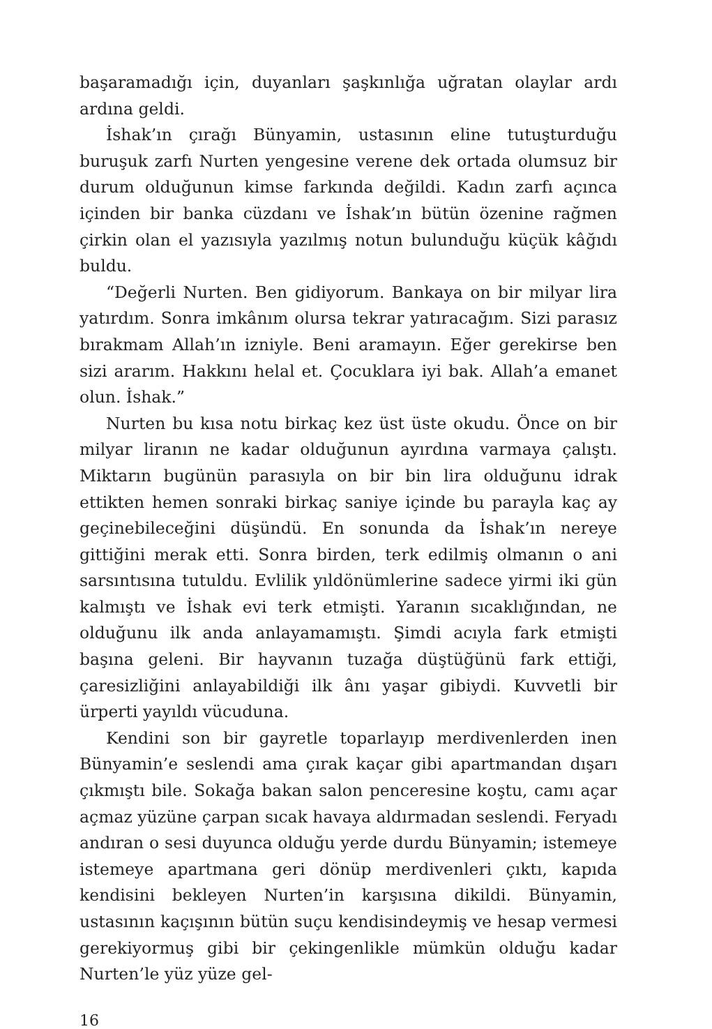başaramadığı için, duyanları şaşkınlığa uğratan olaylar ardı ardına geldi.
İshak’ın çırağı Bünyamin, ustasının eline tutuşturduğu buruşuk zarfı Nurten yengesine verene dek ortada olumsuz bir durum olduğunun kimse farkında değildi. Kadın zarfı açınca içinden bir banka cüzdanı ve İshak’ın bütün özenine rağmen çirkin olan el yazısıyla yazılmış notun bulunduğu küçük kâğıdı buldu.
“Değerli Nurten. Ben gidiyorum. Bankaya on bir milyar lira yatırdım. Sonra imkânım olursa tekrar yatıracağım. Sizi parasız bırakmam Allah’ın izniyle. Beni aramayın. Eğer gerekirse ben sizi ararım. Hakkını helal et. Çocuklara iyi bak. Allah’a emanet olun. İshak.”
Nurten bu kısa notu birkaç kez üst üste okudu. Önce on bir milyar liranın ne kadar olduğunun ayırdına varmaya çalıştı. Miktarın bugünün parasıyla on bir bin lira olduğunu idrak ettikten hemen sonraki birkaç saniye içinde bu parayla kaç ay geçinebileceğini düşündü. En sonunda da İshak’ın nereye gittiğini merak etti. Sonra birden, terk edilmiş olmanın o ani sarsıntısına tutuldu. Evlilik yıldönümlerine sadece yirmi iki gün kalmıştı ve İshak evi terk etmişti. Yaranın sıcaklığından, ne olduğunu ilk anda anlayamamıştı. Şimdi acıyla fark etmişti başına geleni. Bir hayvanın tuzağa düştüğünü fark ettiği, çaresizliğini anlayabildiği ilk ânı yaşar gibiydi. Kuvvetli bir ürperti yayıldı vücuduna.
Kendini son bir gayretle toparlayıp merdivenlerden inen Bünyamin’e seslendi ama çırak kaçar gibi apartmandan dışarı çıkmıştı bile. Sokağa bakan salon penceresine koştu, camı açar açmaz yüzüne çarpan sıcak havaya aldırmadan seslendi. Feryadı andıran o sesi duyunca olduğu yerde durdu Bünyamin; istemeye istemeye apartmana geri dönüp merdivenleri çıktı, kapıda kendisini bekleyen Nurten’in karşısına dikildi. Bünyamin, ustasının kaçışının bütün suçu kendisindeymiş ve hesap vermesi gerekiyormuş gibi bir çekingenlikle mümkün olduğu kadar Nurten’le yüz yüze gel-
16